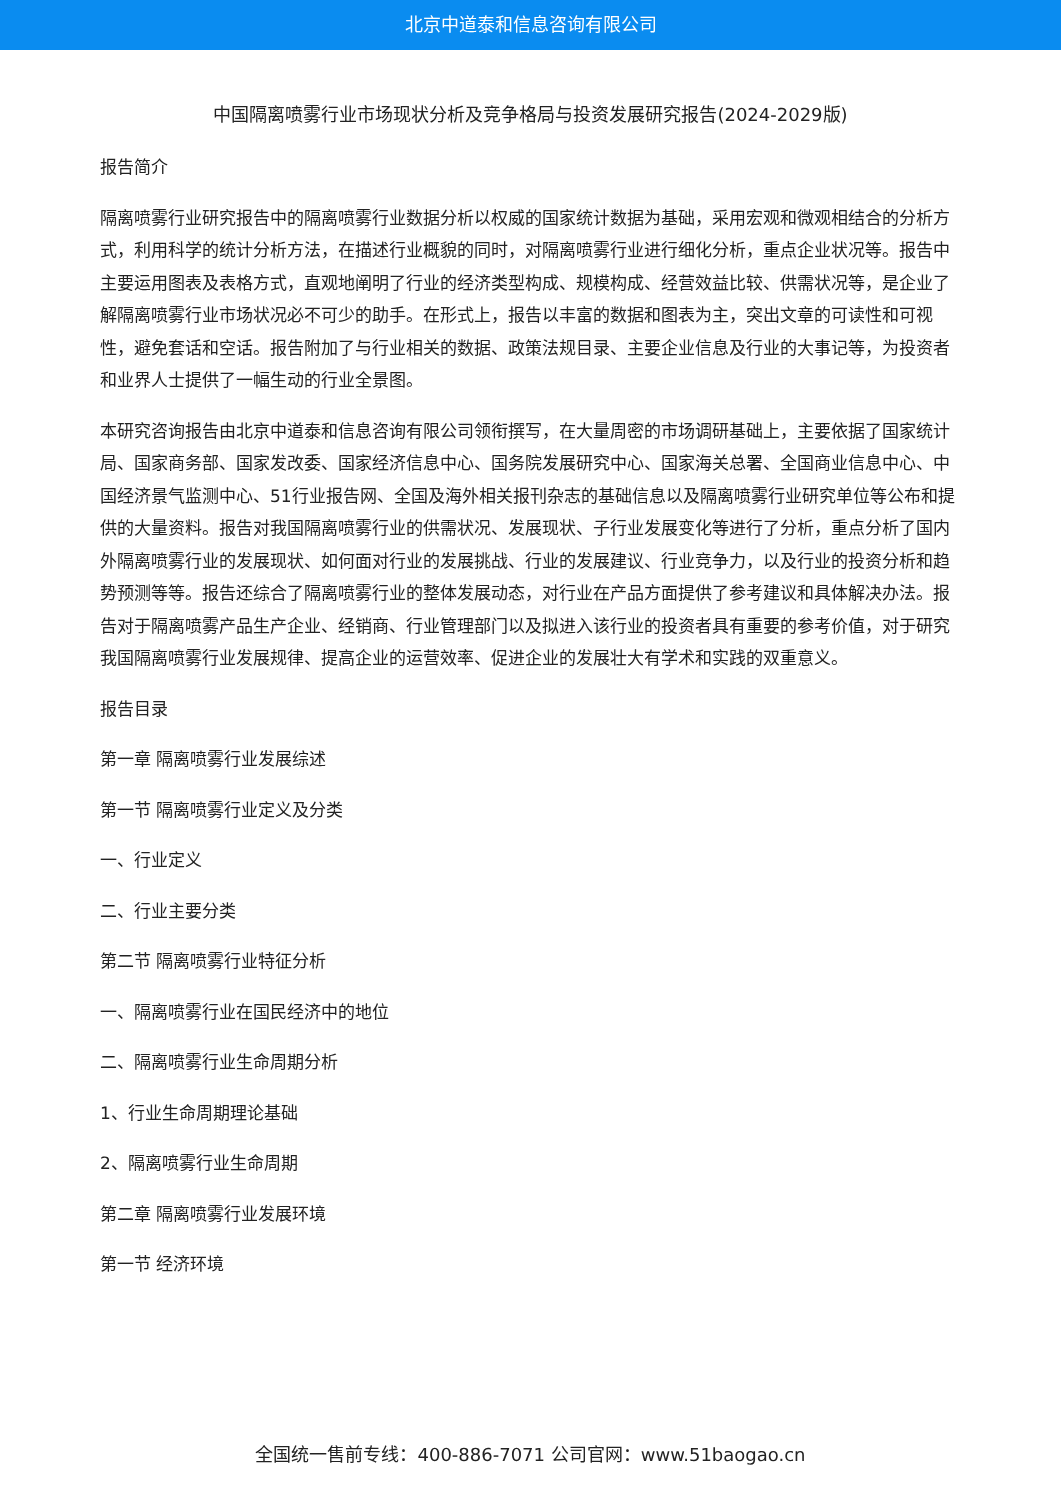北京中道泰和信息咨询有限公司
中国隔离喷雾行业市场现状分析及竞争格局与投资发展研究报告(2024-2029版)
报告简介
隔离喷雾行业研究报告中的隔离喷雾行业数据分析以权威的国家统计数据为基础，采用宏观和微观相结合的分析方式，利用科学的统计分析方法，在描述行业概貌的同时，对隔离喷雾行业进行细化分析，重点企业状况等。报告中主要运用图表及表格方式，直观地阐明了行业的经济类型构成、规模构成、经营效益比较、供需状况等，是企业了解隔离喷雾行业市场状况必不可少的助手。在形式上，报告以丰富的数据和图表为主，突出文章的可读性和可视性，避免套话和空话。报告附加了与行业相关的数据、政策法规目录、主要企业信息及行业的大事记等，为投资者和业界人士提供了一幅生动的行业全景图。
本研究咨询报告由北京中道泰和信息咨询有限公司领衔撰写，在大量周密的市场调研基础上，主要依据了国家统计局、国家商务部、国家发改委、国家经济信息中心、国务院发展研究中心、国家海关总署、全国商业信息中心、中国经济景气监测中心、51行业报告网、全国及海外相关报刊杂志的基础信息以及隔离喷雾行业研究单位等公布和提供的大量资料。报告对我国隔离喷雾行业的供需状况、发展现状、子行业发展变化等进行了分析，重点分析了国内外隔离喷雾行业的发展现状、如何面对行业的发展挑战、行业的发展建议、行业竞争力，以及行业的投资分析和趋势预测等等。报告还综合了隔离喷雾行业的整体发展动态，对行业在产品方面提供了参考建议和具体解决办法。报告对于隔离喷雾产品生产企业、经销商、行业管理部门以及拟进入该行业的投资者具有重要的参考价值，对于研究我国隔离喷雾行业发展规律、提高企业的运营效率、促进企业的发展壮大有学术和实践的双重意义。
报告目录
第一章 隔离喷雾行业发展综述
第一节 隔离喷雾行业定义及分类
一、行业定义
二、行业主要分类
第二节 隔离喷雾行业特征分析
一、隔离喷雾行业在国民经济中的地位
二、隔离喷雾行业生命周期分析
1、行业生命周期理论基础
2、隔离喷雾行业生命周期
第二章 隔离喷雾行业发展环境
第一节 经济环境
全国统一售前专线：400-886-7071 公司官网：www.51baogao.cn